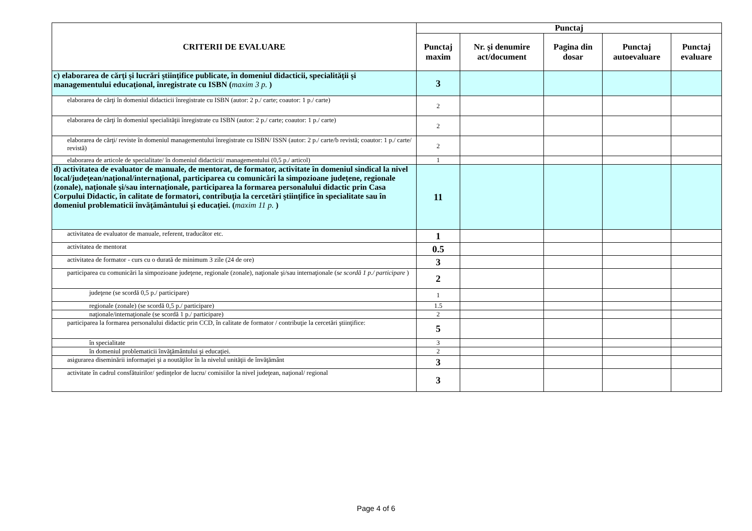| CRITERII DE EVALUARE | Punctaj | | | | |
| --- | --- | --- | --- | --- | --- |
| | Punctaj maxim | Nr. și denumire act/document | Pagina din dosar | Punctaj autoevaluare | Punctaj evaluare |
| c) elaborarea de cărţi şi lucrări ştiinţifice publicate, în domeniul didacticii, specialităţii şi managementului educaţional, înregistrate cu ISBN ( maxim 3 p. ) | 3 | | | | |
| elaborarea de cărţi în domeniul didacticii înregistrate cu ISBN (autor: 2 p./ carte; coautor: 1 p./ carte) | 2 | | | | |
| elaborarea de cărţi în domeniul specialităţii înregistrate cu ISBN (autor: 2 p./ carte; coautor: 1 p./ carte) | 2 | | | | |
| elaborarea de cărţi/ reviste în domeniul managementului înregistrate cu ISBN/ ISSN (autor: 2 p./ carte/b revistă; coautor: 1 p./ carte/ revistă) | 2 | | | | |
| elaborarea de articole de specialitate/ în domeniul didacticii/ managementului (0,5 p./ articol) | 1 | | | | |
| d) activitatea de evaluator de manuale, de mentorat, de formator, activitate în domeniul sindical la nivel local/judeţean/naţional/internaţional, participarea cu comunicări la simpozioane judeţene, regionale (zonale), naţionale şi/sau internaţionale, participarea la formarea personalului didactic prin Casa Corpului Didactic, în calitate de formatori, contribuţia la cercetări ştiinţifice în specialitate sau în domeniul problematicii învăţământului şi educaţiei. ( maxim 11 p. ) | 11 | | | | |
| activitatea de evaluator de manuale, referent, traducător etc. | 1 | | | | |
| activitatea de mentorat | 0.5 | | | | |
| activitatea de formator - curs cu o durată de minimum 3 zile (24 de ore) | 3 | | | | |
| participarea cu comunicări la simpozioane judeţene, regionale (zonale), naţionale şi/sau internaţionale ( se scordă 1 p./ participare ) | 2 | | | | |
| judeţene (se scordă 0,5 p./ participare) | 1 | | | | |
| regionale (zonale) (se scordă 0,5 p./ participare) | 1.5 | | | | |
| naţionale/internaţionale (se scordă 1 p./ participare) | 2 | | | | |
| participarea la formarea personalului didactic prin CCD, în calitate de formator / contribuţie la cercetări ştiinţifice: | 5 | | | | |
| în specialitate | 3 | | | | |
| în domeniul problematicii învăţământului şi educaţiei. | 2 | | | | |
| asigurarea diseminării informaţiei şi a noutăţilor în la nivelul unităţii de învăţământ | 3 | | | | |
| activitate în cadrul consfătuirilor/ şedinţelor de lucru/ comisiilor la nivel judeţean, naţional/ regional | 3 | | | | |
Page 4 of 6